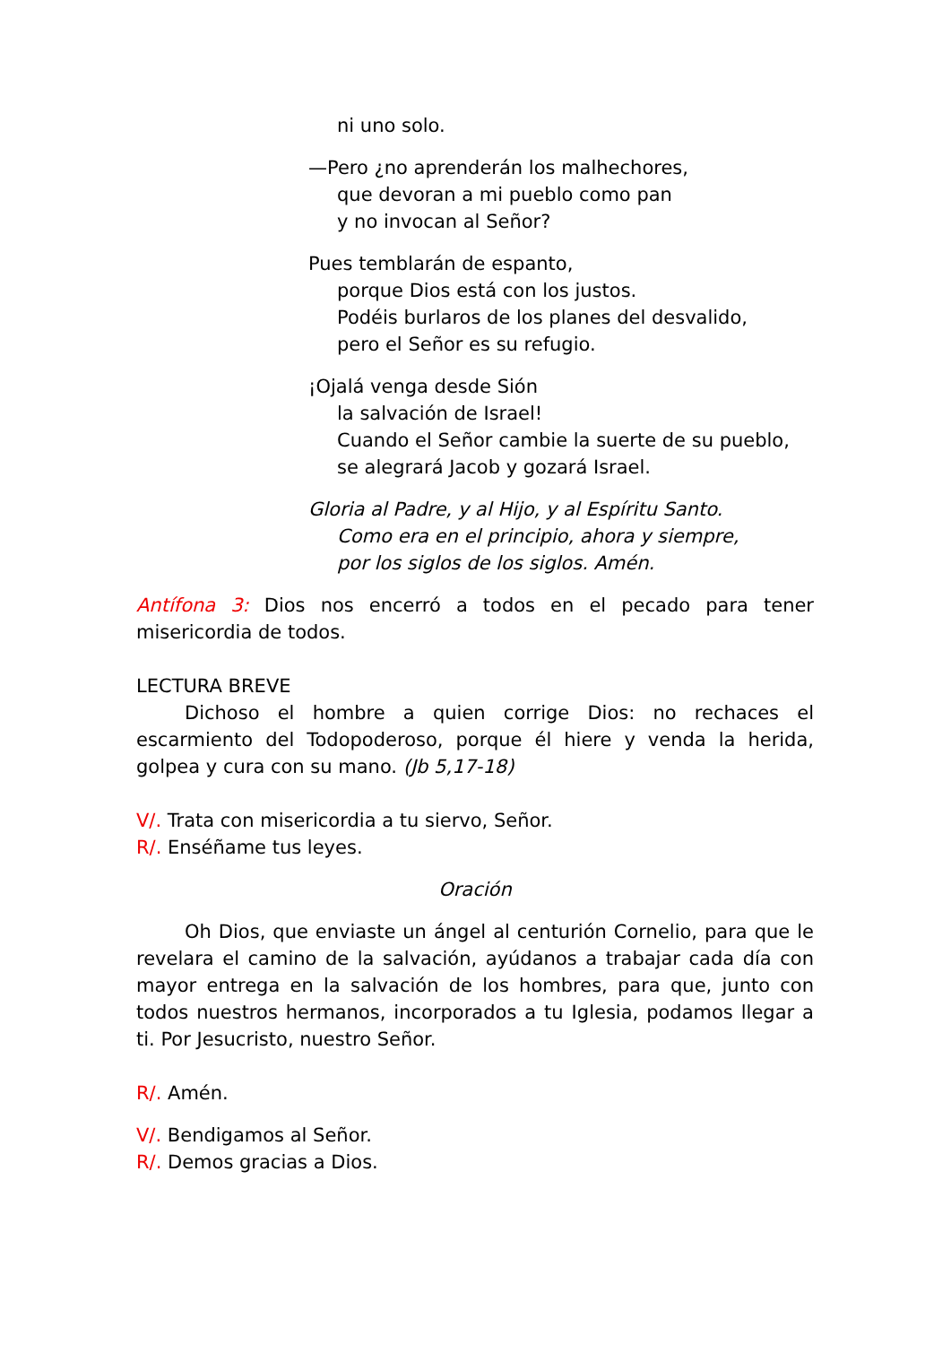ni uno solo.
—Pero ¿no aprenderán los malhechores,
que devoran a mi pueblo como pan
y no invocan al Señor?
Pues temblarán de espanto,
porque Dios está con los justos.
Podéis burlaros de los planes del desvalido,
pero el Señor es su refugio.
¡Ojalá venga desde Sión
la salvación de Israel!
Cuando el Señor cambie la suerte de su pueblo,
se alegrará Jacob y gozará Israel.
Gloria al Padre, y al Hijo, y al Espíritu Santo.
Como era en el principio, ahora y siempre,
por los siglos de los siglos. Amén.
Antífona 3: Dios nos encerró a todos en el pecado para tener misericordia de todos.
LECTURA BREVE
Dichoso el hombre a quien corrige Dios: no rechaces el escarmiento del Todopoderoso, porque él hiere y venda la herida, golpea y cura con su mano. (Jb 5,17-18)
V/. Trata con misericordia a tu siervo, Señor.
R/. Enséñame tus leyes.
Oración
Oh Dios, que enviaste un ángel al centurión Cornelio, para que le revelara el camino de la salvación, ayúdanos a trabajar cada día con mayor entrega en la salvación de los hombres, para que, junto con todos nuestros hermanos, incorporados a tu Iglesia, podamos llegar a ti. Por Jesucristo, nuestro Señor.
R/. Amén.
V/. Bendigamos al Señor.
R/. Demos gracias a Dios.